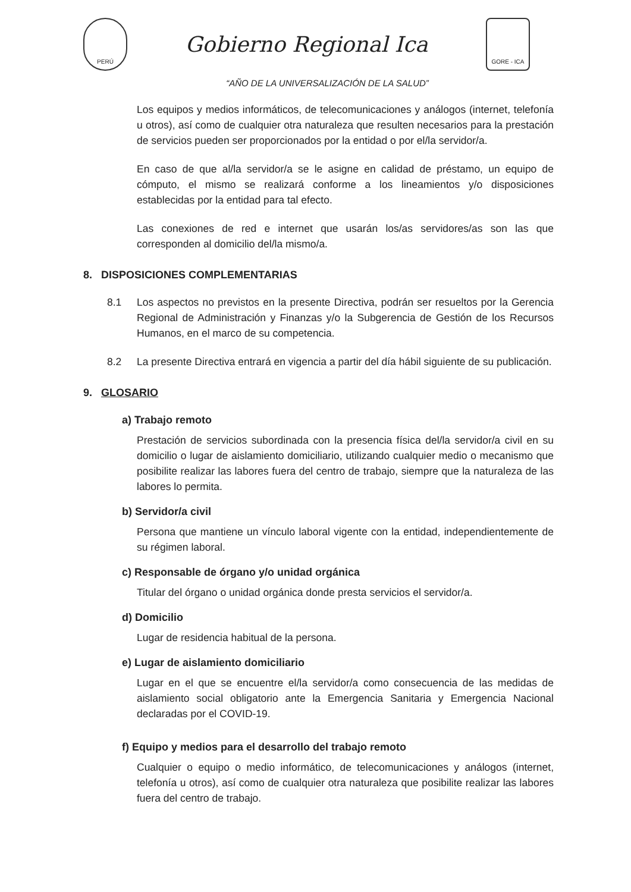PERÚ
Gobierno Regional Ica
GORE - ICA
“AÑO DE LA UNIVERSALIZACIÓN DE LA SALUD”
Los equipos y medios informáticos, de telecomunicaciones y análogos (internet, telefonía u otros), así como de cualquier otra naturaleza que resulten necesarios para la prestación de servicios pueden ser proporcionados por la entidad o por el/la servidor/a.
En caso de que al/la servidor/a se le asigne en calidad de préstamo, un equipo de cómputo, el mismo se realizará conforme a los lineamientos y/o disposiciones establecidas por la entidad para tal efecto.
Las conexiones de red e internet que usarán los/as servidores/as son las que corresponden al domicilio del/la mismo/a.
8. DISPOSICIONES COMPLEMENTARIAS
8.1 Los aspectos no previstos en la presente Directiva, podrán ser resueltos por la Gerencia Regional de Administración y Finanzas y/o la Subgerencia de Gestión de los Recursos Humanos, en el marco de su competencia.
8.2 La presente Directiva entrará en vigencia a partir del día hábil siguiente de su publicación.
9. GLOSARIO
a) Trabajo remoto
Prestación de servicios subordinada con la presencia física del/la servidor/a civil en su domicilio o lugar de aislamiento domiciliario, utilizando cualquier medio o mecanismo que posibilite realizar las labores fuera del centro de trabajo, siempre que la naturaleza de las labores lo permita.
b) Servidor/a civil
Persona que mantiene un vínculo laboral vigente con la entidad, independientemente de su régimen laboral.
c) Responsable de órgano y/o unidad orgánica
Titular del órgano o unidad orgánica donde presta servicios el servidor/a.
d) Domicilio
Lugar de residencia habitual de la persona.
e) Lugar de aislamiento domiciliario
Lugar en el que se encuentre el/la servidor/a como consecuencia de las medidas de aislamiento social obligatorio ante la Emergencia Sanitaria y Emergencia Nacional declaradas por el COVID-19.
f) Equipo y medios para el desarrollo del trabajo remoto
Cualquier o equipo o medio informático, de telecomunicaciones y análogos (internet, telefonía u otros), así como de cualquier otra naturaleza que posibilite realizar las labores fuera del centro de trabajo.